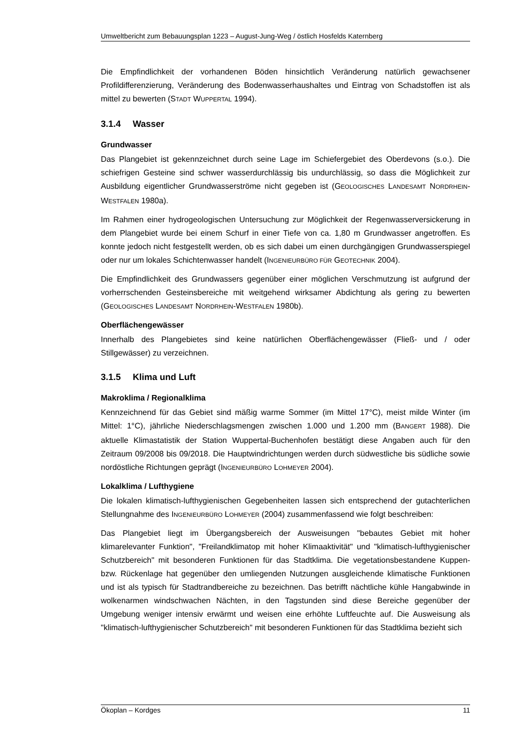Umweltbericht zum Bebauungsplan 1223 – August-Jung-Weg / östlich Hosfelds Katernberg
Die Empfindlichkeit der vorhandenen Böden hinsichtlich Veränderung natürlich gewachsener Profildifferenzierung, Veränderung des Bodenwasserhaushaltes und Eintrag von Schadstoffen ist als mittel zu bewerten (STADT WUPPERTAL 1994).
3.1.4 Wasser
Grundwasser
Das Plangebiet ist gekennzeichnet durch seine Lage im Schiefergebiet des Oberdevons (s.o.). Die schiefrigen Gesteine sind schwer wasserdurchlässig bis undurchlässig, so dass die Möglichkeit zur Ausbildung eigentlicher Grundwasserströme nicht gegeben ist (GEOLOGISCHES LANDESAMT NORDRHEIN-WESTFALEN 1980a).
Im Rahmen einer hydrogeologischen Untersuchung zur Möglichkeit der Regenwasserversickerung in dem Plangebiet wurde bei einem Schurf in einer Tiefe von ca. 1,80 m Grundwasser angetroffen. Es konnte jedoch nicht festgestellt werden, ob es sich dabei um einen durchgängigen Grundwasserspiegel oder nur um lokales Schichtenwasser handelt (INGENIEURBÜRO FÜR GEOTECHNIK 2004).
Die Empfindlichkeit des Grundwassers gegenüber einer möglichen Verschmutzung ist aufgrund der vorherrschenden Gesteinsbereiche mit weitgehend wirksamer Abdichtung als gering zu bewerten (GEOLOGISCHES LANDESAMT NORDRHEIN-WESTFALEN 1980b).
Oberflächengewässer
Innerhalb des Plangebietes sind keine natürlichen Oberflächengewässer (Fließ- und / oder Stillgewässer) zu verzeichnen.
3.1.5 Klima und Luft
Makroklima / Regionalklima
Kennzeichnend für das Gebiet sind mäßig warme Sommer (im Mittel 17°C), meist milde Winter (im Mittel: 1°C), jährliche Niederschlagsmengen zwischen 1.000 und 1.200 mm (BANGERT 1988). Die aktuelle Klimastatistik der Station Wuppertal-Buchenhofen bestätigt diese Angaben auch für den Zeitraum 09/2008 bis 09/2018. Die Hauptwindrichtungen werden durch südwestliche bis südliche sowie nordöstliche Richtungen geprägt (INGENIEURBÜRO LOHMEYER 2004).
Lokalklima / Lufthygiene
Die lokalen klimatisch-lufthygienischen Gegebenheiten lassen sich entsprechend der gutachterlichen Stellungnahme des INGENIEURBÜRO LOHMEYER (2004) zusammenfassend wie folgt beschreiben:
Das Plangebiet liegt im Übergangsbereich der Ausweisungen "bebautes Gebiet mit hoher klimarelevanter Funktion", "Freilandklimatop mit hoher Klimaaktivität" und "klimatisch-lufthygienischer Schutzbereich" mit besonderen Funktionen für das Stadtklima. Die vegetationsbestandene Kuppen- bzw. Rückenlage hat gegenüber den umliegenden Nutzungen ausgleichende klimatische Funktionen und ist als typisch für Stadtrandbereiche zu bezeichnen. Das betrifft nächtliche kühle Hangabwinde in wolkenarmen windschwachen Nächten, in den Tagstunden sind diese Bereiche gegenüber der Umgebung weniger intensiv erwärmt und weisen eine erhöhte Luftfeuchte auf. Die Ausweisung als "klimatisch-lufthygienischer Schutzbereich" mit besonderen Funktionen für das Stadtklima bezieht sich
Ökoplan – Kordges 11